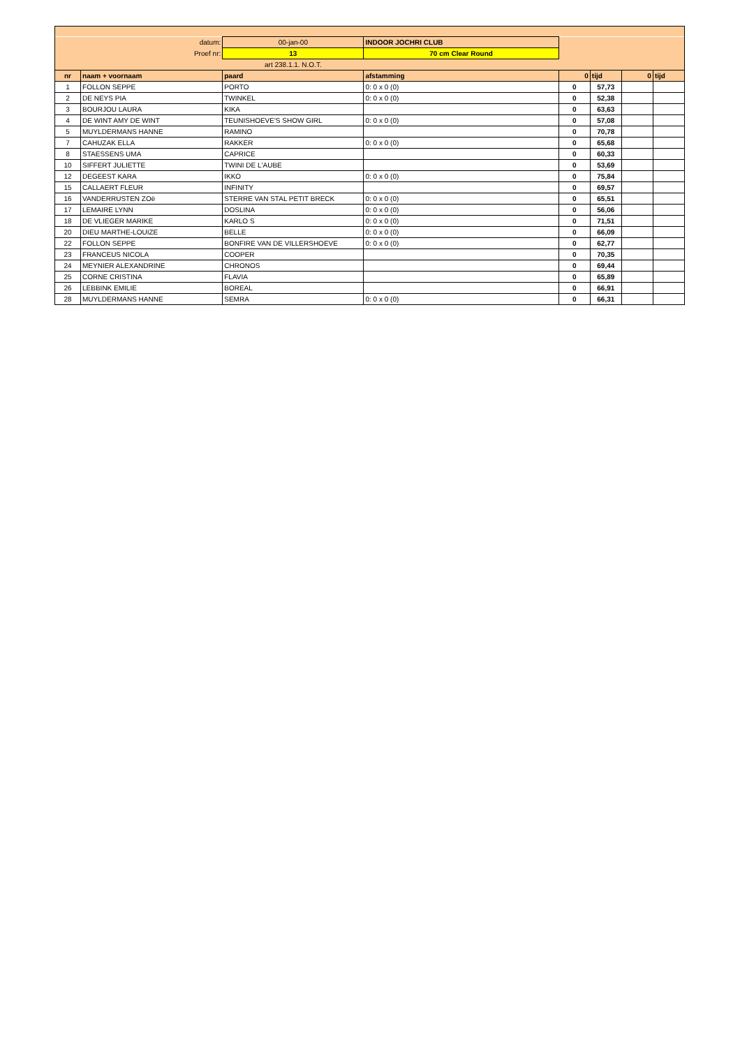| | datum: | 00-jan-00 | INDOOR JOCHRI CLUB | | | | |
| | Proef nr: | 13 | 70 cm Clear Round | | | | |
| | | art 238.1.1. N.O.T. | | | | | |
| nr | naam + voornaam | paard | afstamming | 0 | tijd | 0 | tijd |
| 1 | FOLLON SEPPE | PORTO | 0: 0 x 0 (0) | 0 | 57,73 | | |
| 2 | DE NEYS PIA | TWINKEL | 0: 0 x 0 (0) | 0 | 52,38 | | |
| 3 | BOURJOU LAURA | KIKA | | 0 | 63,63 | | |
| 4 | DE WINT AMY DE WINT | TEUNISHOEVE'S SHOW GIRL | 0: 0 x 0 (0) | 0 | 57,08 | | |
| 5 | MUYLDERMANS HANNE | RAMINO | | 0 | 70,78 | | |
| 7 | CAHUZAK ELLA | RAKKER | 0: 0 x 0 (0) | 0 | 65,68 | | |
| 8 | STAESSENS UMA | CAPRICE | | 0 | 60,33 | | |
| 10 | SIFFERT JULIETTE | TWINI DE L'AUBE | | 0 | 53,69 | | |
| 12 | DEGEEST KARA | IKKO | 0: 0 x 0 (0) | 0 | 75,84 | | |
| 15 | CALLAERT FLEUR | INFINITY | | 0 | 69,57 | | |
| 16 | VANDERRUSTEN ZOë | STERRE VAN STAL PETIT BRECK | 0: 0 x 0 (0) | 0 | 65,51 | | |
| 17 | LEMAIRE LYNN | DOSLINA | 0: 0 x 0 (0) | 0 | 56,06 | | |
| 18 | DE VLIEGER MARIKE | KARLO S | 0: 0 x 0 (0) | 0 | 71,51 | | |
| 20 | DIEU MARTHE-LOUIZE | BELLE | 0: 0 x 0 (0) | 0 | 66,09 | | |
| 22 | FOLLON SEPPE | BONFIRE VAN DE VILLERSHOEVE | 0: 0 x 0 (0) | 0 | 62,77 | | |
| 23 | FRANCEUS NICOLA | COOPER | | 0 | 70,35 | | |
| 24 | MEYNIER ALEXANDRINE | CHRONOS | | 0 | 69,44 | | |
| 25 | CORNE CRISTINA | FLAVIA | | 0 | 65,89 | | |
| 26 | LEBBINK EMILIE | BOREAL | | 0 | 66,91 | | |
| 28 | MUYLDERMANS HANNE | SEMRA | 0: 0 x 0 (0) | 0 | 66,31 | | |